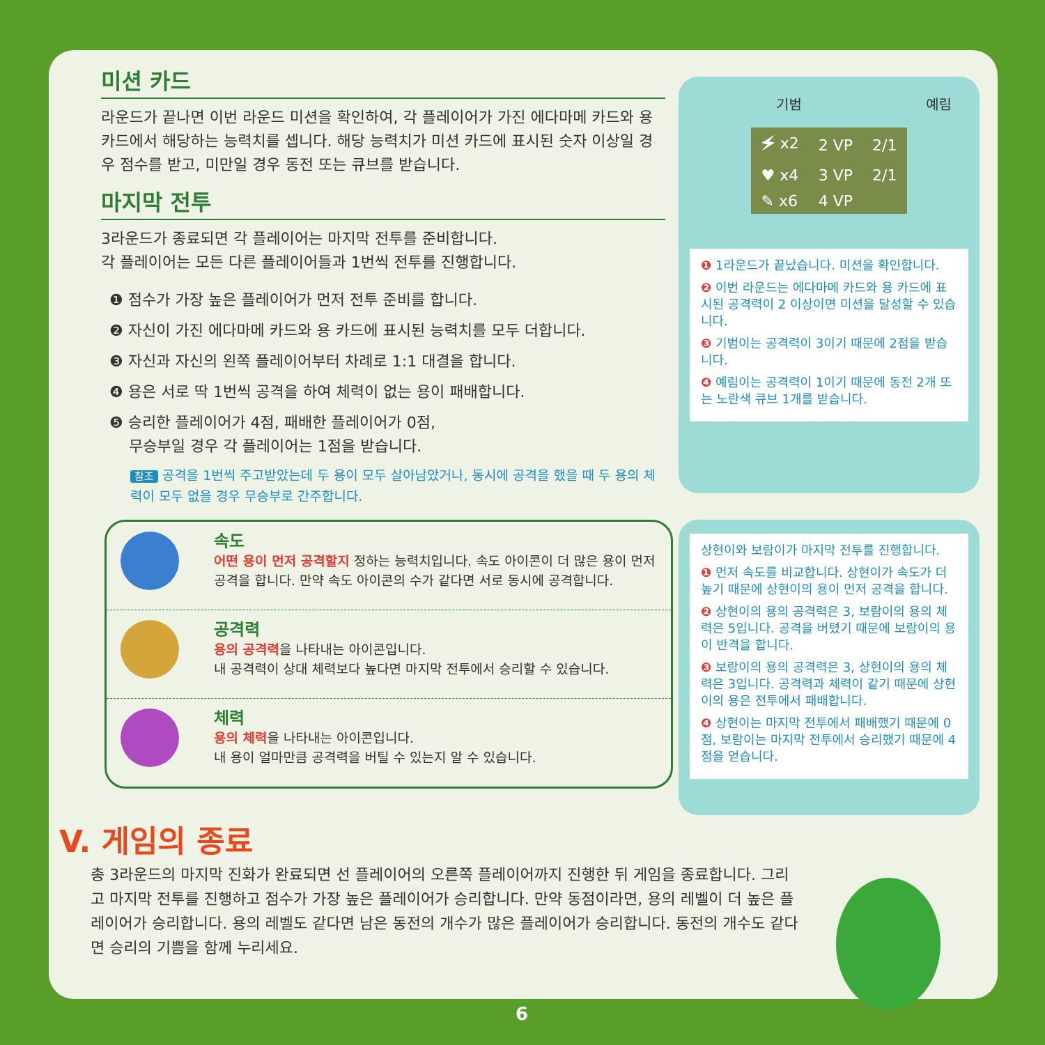미션 카드
라운드가 끝나면 이번 라운드 미션을 확인하여, 각 플레이어가 가진 에다마메 카드와 용 카드에서 해당하는 능력치를 셉니다. 해당 능력치가 미션 카드에 표시된 숫자 이상일 경우 점수를 받고, 미만일 경우 동전 또는 큐브를 받습니다.
마지막 전투
3라운드가 종료되면 각 플레이어는 마지막 전투를 준비합니다.
각 플레이어는 모든 다른 플레이어들과 1번씩 전투를 진행합니다.
❶ 점수가 가장 높은 플레이어가 먼저 전투 준비를 합니다.
❷ 자신이 가진 에다마메 카드와 용 카드에 표시된 능력치를 모두 더합니다.
❸ 자신과 자신의 왼쪽 플레이어부터 차례로 1:1 대결을 합니다.
❹ 용은 서로 딱 1번씩 공격을 하여 체력이 없는 용이 패배합니다.
❺ 승리한 플레이어가 4점, 패배한 플레이어가 0점,
무승부일 경우 각 플레이어는 1점을 받습니다.
참조 공격을 1번씩 주고받았는데 두 용이 모두 살아남았거나, 동시에 공격을 했을 때 두 용의 체력이 모두 없을 경우 무승부로 간주합니다.
속도
어떤 용이 먼저 공격할지 정하는 능력치입니다. 속도 아이콘이 더 많은 용이 먼저 공격을 합니다. 만약 속도 아이콘의 수가 같다면 서로 동시에 공격합니다.
공격력
용의 공격력을 나타내는 아이콘입니다.
내 공격력이 상대 체력보다 높다면 마지막 전투에서 승리할 수 있습니다.
체력
용의 체력을 나타내는 아이콘입니다.
내 용이 얼마만큼 공격력을 버틸 수 있는지 알 수 있습니다.
기범 예림
| 🗲 x2 | 2 VP | 2/1 |
| ♥ x4 | 3 VP | 2/1 |
| ✎ x6 | 4 VP | |
❶ 1라운드가 끝났습니다. 미션을 확인합니다.
❷ 이번 라운드는 에다마메 카드와 용 카드에 표시된 공격력이 2 이상이면 미션을 달성할 수 있습니다.
❸ 기범이는 공격력이 3이기 때문에 2점을 받습니다.
❹ 예림이는 공격력이 1이기 때문에 동전 2개 또는 노란색 큐브 1개를 받습니다.
상현이와 보람이가 마지막 전투를 진행합니다.
❶ 먼저 속도를 비교합니다. 상현이가 속도가 더 높기 때문에 상현이의 용이 먼저 공격을 합니다.
❷ 상현이의 용의 공격력은 3, 보람이의 용의 체력은 5입니다. 공격을 버텼기 때문에 보람이의 용이 반격을 합니다.
❸ 보람이의 용의 공격력은 3, 상현이의 용의 체력은 3입니다. 공격력과 체력이 같기 때문에 상현이의 용은 전투에서 패배합니다.
❹ 상현이는 마지막 전투에서 패배했기 때문에 0점, 보람이는 마지막 전투에서 승리했기 때문에 4점을 얻습니다.
V. 게임의 종료
총 3라운드의 마지막 진화가 완료되면 선 플레이어의 오른쪽 플레이어까지 진행한 뒤 게임을 종료합니다. 그리고 마지막 전투를 진행하고 점수가 가장 높은 플레이어가 승리합니다. 만약 동점이라면, 용의 레벨이 더 높은 플레이어가 승리합니다. 용의 레벨도 같다면 남은 동전의 개수가 많은 플레이어가 승리합니다. 동전의 개수도 같다면 승리의 기쁨을 함께 누리세요.
6